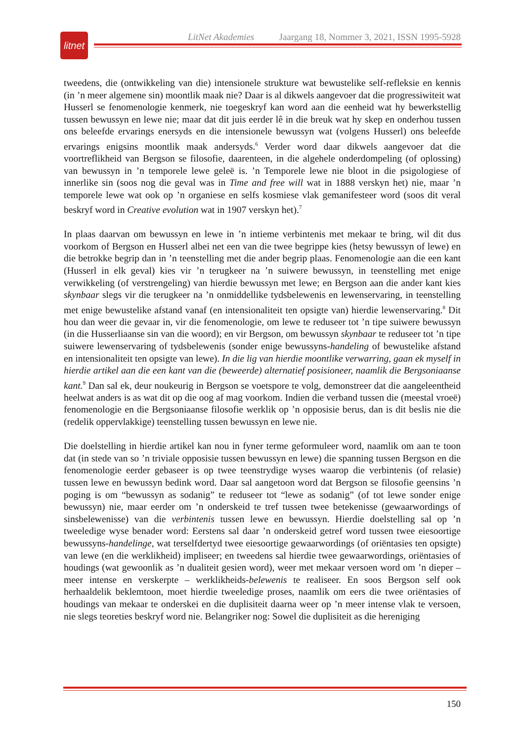litnet
LitNet Akademies Jaargang 18, Nommer 3, 2021, ISSN 1995-5928
tweedens, die (ontwikkeling van die) intensionele strukture wat bewustelike self-refleksie en kennis (in ’n meer algemene sin) moontlik maak nie? Daar is al dikwels aangevoer dat die progressiwiteit wat Husserl se fenomenologie kenmerk, nie toegeskryf kan word aan die eenheid wat hy bewerkstellig tussen bewussyn en lewe nie; maar dat dit juis eerder lê in die breuk wat hy skep en onderhou tussen ons beleefde ervarings enersyds en die intensionele bewussyn wat (volgens Husserl) ons beleefde ervarings enigsins moontlik maak andersyds.<sup>6</sup> Verder word daar dikwels aangevoer dat die voortreflikheid van Bergson se filosofie, daarenteen, in die algehele onderdompeling (of oplossing) van bewussyn in ’n temporele lewe geleë is. ’n Temporele lewe nie bloot in die psigologiese of innerlike sin (soos nog die geval was in Time and free will wat in 1888 verskyn het) nie, maar ’n temporele lewe wat ook op ’n organiese en selfs kosmiese vlak gemanifesteer word (soos dit veral beskryf word in Creative evolution wat in 1907 verskyn het).<sup>7</sup>
In plaas daarvan om bewussyn en lewe in ’n intieme verbintenis met mekaar te bring, wil dit dus voorkom of Bergson en Husserl albei net een van die twee begrippe kies (hetsy bewussyn of lewe) en die betrokke begrip dan in ’n teenstelling met die ander begrip plaas. Fenomenologie aan die een kant (Husserl in elk geval) kies vir ’n terugkeer na ’n suiwere bewussyn, in teenstelling met enige verwikkeling (of verstrengeling) van hierdie bewussyn met lewe; en Bergson aan die ander kant kies skynbaar slegs vir die terugkeer na ’n onmiddellike tydsbelewenis en lewenservaring, in teenstelling met enige bewustelike afstand vanaf (en intensionaliteit ten opsigte van) hierdie lewenservaring.<sup>8</sup> Dit hou dan weer die gevaar in, vir die fenomenologie, om lewe te reduseer tot ’n tipe suiwere bewussyn (in die Husserliaanse sin van die woord); en vir Bergson, om bewussyn skynbaar te reduseer tot ’n tipe suiwere lewenservaring of tydsbelewenis (sonder enige bewussyns-handeling of bewustelike afstand en intensionaliteit ten opsigte van lewe). In die lig van hierdie moontlike verwarring, gaan ek myself in hierdie artikel aan die een kant van die (beweerde) alternatief posisioneer, naamlik die Bergsoniaanse kant.<sup>9</sup> Dan sal ek, deur noukeurig in Bergson se voetspore te volg, demonstreer dat die aangeleentheid heelwat anders is as wat dit op die oog af mag voorkom. Indien die verband tussen die (meestal vroeë) fenomenologie en die Bergsoniaanse filosofie werklik op ’n opposisie berus, dan is dit beslis nie die (redelik oppervlakkige) teenstelling tussen bewussyn en lewe nie.
Die doelstelling in hierdie artikel kan nou in fyner terme geformuleer word, naamlik om aan te toon dat (in stede van so ’n triviale opposisie tussen bewussyn en lewe) die spanning tussen Bergson en die fenomenologie eerder gebaseer is op twee teenstrydige wyses waarop die verbintenis (of relasie) tussen lewe en bewussyn bedink word. Daar sal aangetoon word dat Bergson se filosofie geensins ’n poging is om “bewussyn as sodanig” te reduseer tot “lewe as sodanig” (of tot lewe sonder enige bewussyn) nie, maar eerder om ’n onderskeid te tref tussen twee betekenisse (gewaarwordings of sinsbelewenisse) van die verbintenis tussen lewe en bewussyn. Hierdie doelstelling sal op ’n tweeledige wyse benader word: Eerstens sal daar ’n onderskeid getref word tussen twee eiesoortige bewussyns-handelinge, wat terselfdertyd twee eiesoortige gewaarwordings (of oriëntasies ten opsigte) van lewe (en die werklikheid) impliseer; en tweedens sal hierdie twee gewaarwordings, oriëntasies of houdings (wat gewoonlik as ’n dualiteit gesien word), weer met mekaar versoen word om ’n dieper – meer intense en verskerpte – werklikheids-belewenis te realiseer. En soos Bergson self ook herhaaldelik beklemtoon, moet hierdie tweeledige proses, naamlik om eers die twee oriëntasies of houdings van mekaar te onderskei en die duplisiteit daarna weer op ’n meer intense vlak te versoen, nie slegs teoreties beskryf word nie. Belangriker nog: Sowel die duplisiteit as die hereniging
150